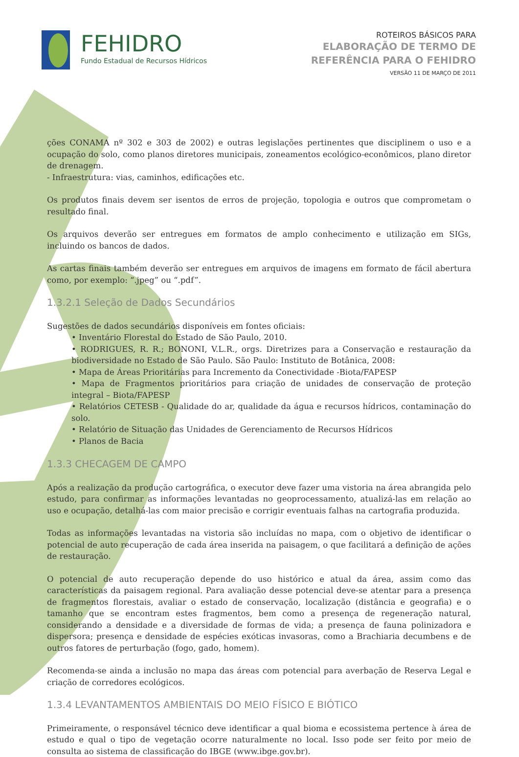FEHIDRO
Fundo Estadual de Recursos Hídricos
ROTEIROS BÁSICOS PARA
ELABORAÇÃO DE TERMO DE
REFERÊNCIA PARA O FEHIDRO
VERSÃO 11 DE MARÇO DE 2011
ções CONAMA nº 302 e 303 de 2002) e outras legislações pertinentes que disciplinem o uso e a ocupação do solo, como planos diretores municipais, zoneamentos ecológico-econômicos, plano diretor de drenagem.
- Infraestrutura: vias, caminhos, edificações etc.
Os produtos finais devem ser isentos de erros de projeção, topologia e outros que comprometam o resultado final.
Os arquivos deverão ser entregues em formatos de amplo conhecimento e utilização em SIGs, incluindo os bancos de dados.
As cartas finais também deverão ser entregues em arquivos de imagens em formato de fácil abertura como, por exemplo: “.jpeg” ou “.pdf”.
1.3.2.1 Seleção de Dados Secundários
Sugestões de dados secundários disponíveis em fontes oficiais:
• Inventário Florestal do Estado de São Paulo, 2010.
• RODRIGUES, R. R.; BONONI, V.L.R., orgs. Diretrizes para a Conservação e restauração da biodiversidade no Estado de São Paulo. São Paulo: Instituto de Botânica, 2008:
• Mapa de Áreas Prioritárias para Incremento da Conectividade -Biota/FAPESP
• Mapa de Fragmentos prioritários para criação de unidades de conservação de proteção integral – Biota/FAPESP
• Relatórios CETESB - Qualidade do ar, qualidade da água e recursos hídricos, contaminação do solo.
• Relatório de Situação das Unidades de Gerenciamento de Recursos Hídricos
• Planos de Bacia
1.3.3 CHECAGEM DE CAMPO
Após a realização da produção cartográfica, o executor deve fazer uma vistoria na área abrangida pelo estudo, para confirmar as informações levantadas no geoprocessamento, atualizá-las em relação ao uso e ocupação, detalhá-las com maior precisão e corrigir eventuais falhas na cartografia produzida.
Todas as informações levantadas na vistoria são incluídas no mapa, com o objetivo de identificar o potencial de auto recuperação de cada área inserida na paisagem, o que facilitará a definição de ações de restauração.
O potencial de auto recuperação depende do uso histórico e atual da área, assim como das características da paisagem regional. Para avaliação desse potencial deve-se atentar para a presença de fragmentos florestais, avaliar o estado de conservação, localização (distância e geografia) e o tamanho que se encontram estes fragmentos, bem como a presença de regeneração natural, considerando a densidade e a diversidade de formas de vida; a presença de fauna polinizadora e dispersora; presença e densidade de espécies exóticas invasoras, como a Brachiaria decumbens e de outros fatores de perturbação (fogo, gado, homem).
Recomenda-se ainda a inclusão no mapa das áreas com potencial para averbação de Reserva Legal e criação de corredores ecológicos.
1.3.4 LEVANTAMENTOS AMBIENTAIS DO MEIO FÍSICO E BIÓTICO
Primeiramente, o responsável técnico deve identificar a qual bioma e ecossistema pertence à área de estudo e qual o tipo de vegetação ocorre naturalmente no local. Isso pode ser feito por meio de consulta ao sistema de classificação do IBGE (www.ibge.gov.br).